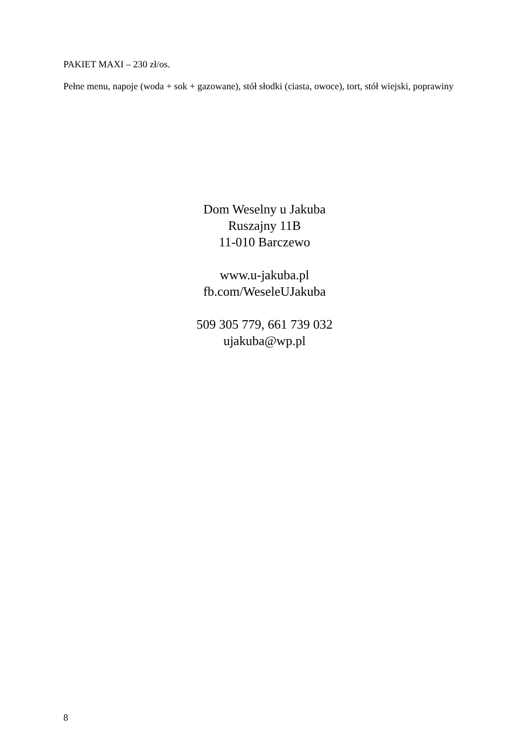PAKIET MAXI – 230 zł/os.
Pełne menu, napoje (woda + sok + gazowane), stół słodki (ciasta, owoce), tort, stół wiejski, poprawiny
Dom Weselny u Jakuba
Ruszajny 11B
11-010 Barczewo
www.u-jakuba.pl
fb.com/WeseleUJakuba
509 305 779, 661 739 032
ujakuba@wp.pl
8